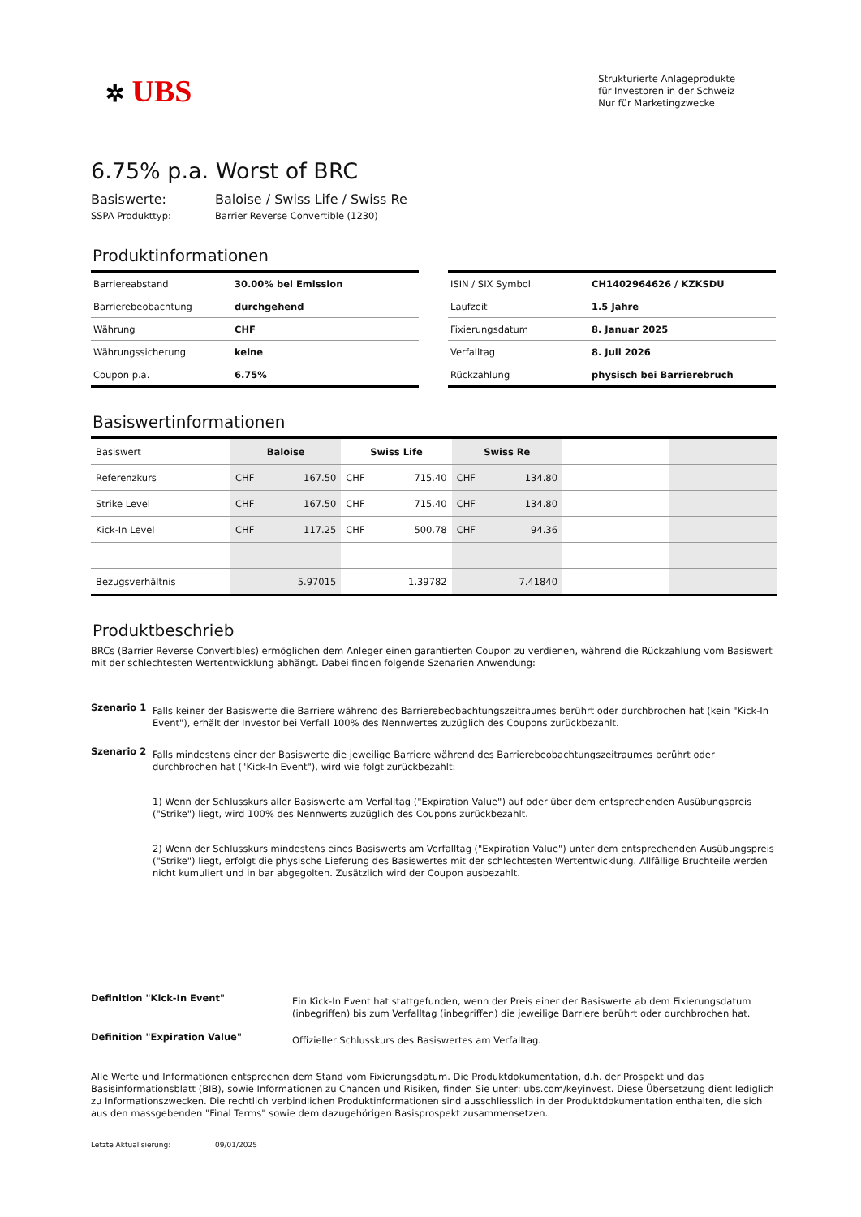✲ UBS
Strukturierte Anlageprodukte
für Investoren in der Schweiz
Nur für Marketingzwecke
6.75% p.a. Worst of BRC
Basiswerte: Baloise / Swiss Life / Swiss Re
SSPA Produkttyp: Barrier Reverse Convertible (1230)
Produktinformationen
| Barriereabstand | 30.00% bei Emission |
| Barrierebeobachtung | durchgehend |
| Währung | CHF |
| Währungssicherung | keine |
| Coupon p.a. | 6.75% |
| ISIN / SIX Symbol | CH1402964626 / KZKSDU |
| Laufzeit | 1.5 Jahre |
| Fixierungsdatum | 8. Januar 2025 |
| Verfalltag | 8. Juli 2026 |
| Rückzahlung | physisch bei Barrierebruch |
Basiswertinformationen
| Basiswert | Baloise | | Swiss Life | | Swiss Re | | | |
| Referenzkurs | CHF | 167.50 | CHF | 715.40 | CHF | 134.80 | | |
| Strike Level | CHF | 167.50 | CHF | 715.40 | CHF | 134.80 | | |
| Kick-In Level | CHF | 117.25 | CHF | 500.78 | CHF | 94.36 | | |
| Bezugsverhältnis | 5.97015 | | 1.39782 | | 7.41840 | | | |
Produktbeschrieb
BRCs (Barrier Reverse Convertibles) ermöglichen dem Anleger einen garantierten Coupon zu verdienen, während die Rückzahlung vom Basiswert mit der schlechtesten Wertentwicklung abhängt. Dabei finden folgende Szenarien Anwendung:
Szenario 1
Falls keiner der Basiswerte die Barriere während des Barrierebeobachtungszeitraumes berührt oder durchbrochen hat (kein "Kick-In Event"), erhält der Investor bei Verfall 100% des Nennwertes zuzüglich des Coupons zurückbezahlt.
Szenario 2
Falls mindestens einer der Basiswerte die jeweilige Barriere während des Barrierebeobachtungszeitraumes berührt oder durchbrochen hat ("Kick-In Event"), wird wie folgt zurückbezahlt:
1) Wenn der Schlusskurs aller Basiswerte am Verfalltag ("Expiration Value") auf oder über dem entsprechenden Ausübungspreis ("Strike") liegt, wird 100% des Nennwerts zuzüglich des Coupons zurückbezahlt.
2) Wenn der Schlusskurs mindestens eines Basiswerts am Verfalltag ("Expiration Value") unter dem entsprechenden Ausübungspreis ("Strike") liegt, erfolgt die physische Lieferung des Basiswertes mit der schlechtesten Wertentwicklung. Allfällige Bruchteile werden nicht kumuliert und in bar abgegolten. Zusätzlich wird der Coupon ausbezahlt.
Definition "Kick-In Event"
Ein Kick-In Event hat stattgefunden, wenn der Preis einer der Basiswerte ab dem Fixierungsdatum (inbegriffen) bis zum Verfalltag (inbegriffen) die jeweilige Barriere berührt oder durchbrochen hat.
Definition "Expiration Value"
Offizieller Schlusskurs des Basiswertes am Verfalltag.
Alle Werte und Informationen entsprechen dem Stand vom Fixierungsdatum. Die Produktdokumentation, d.h. der Prospekt und das Basisinformationsblatt (BIB), sowie Informationen zu Chancen und Risiken, finden Sie unter: ubs.com/keyinvest. Diese Übersetzung dient lediglich zu Informationszwecken. Die rechtlich verbindlichen Produktinformationen sind ausschliesslich in der Produktdokumentation enthalten, die sich aus den massgebenden "Final Terms" sowie dem dazugehörigen Basisprospekt zusammensetzen.
Letzte Aktualisierung: 09/01/2025